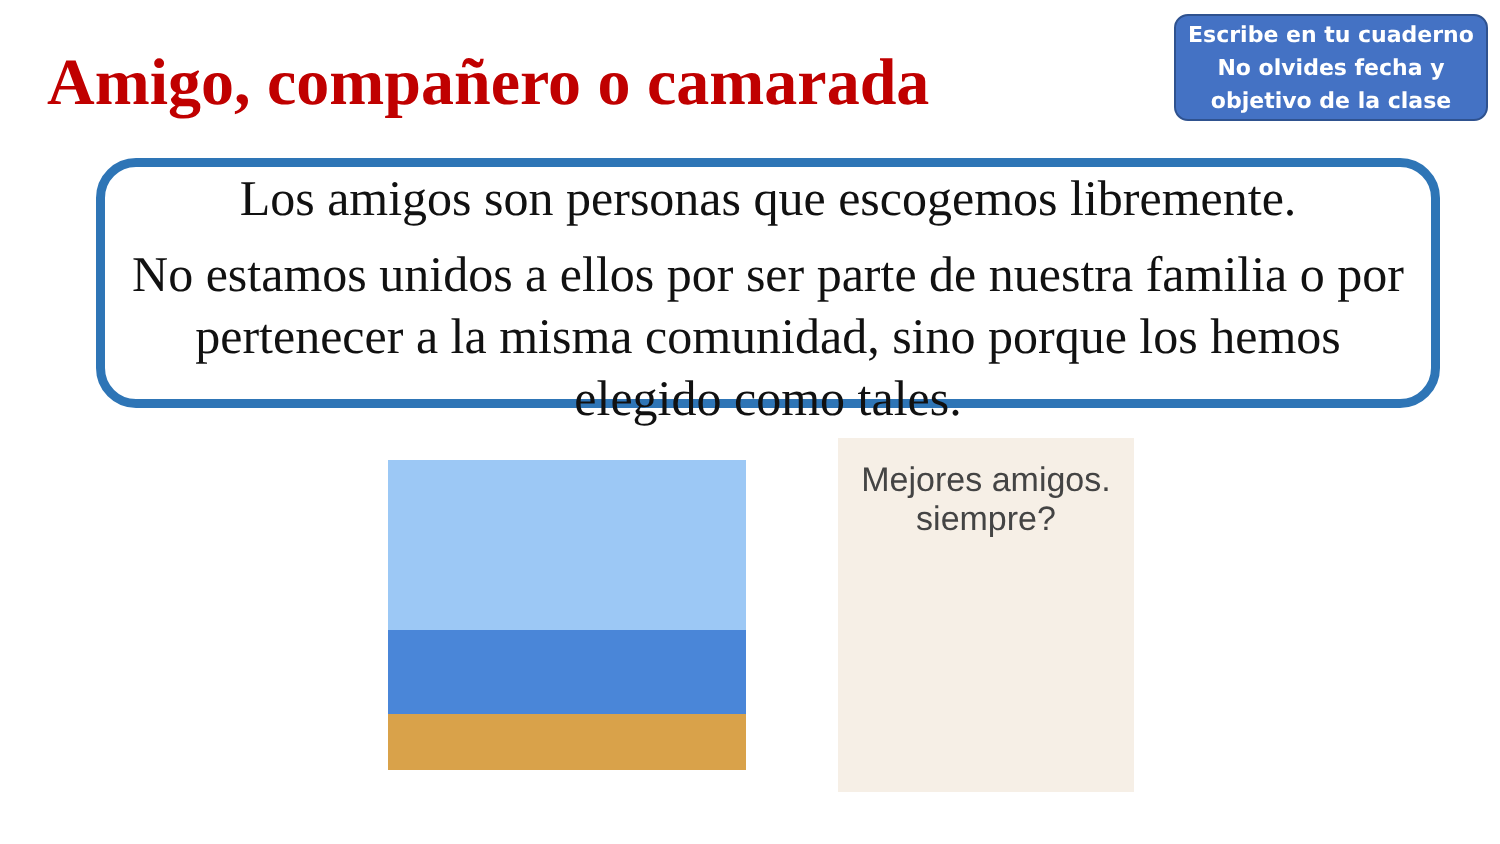Amigo, compañero o camarada
Escribe en tu cuaderno
No olvides fecha y
objetivo de la clase
Los amigos son personas que escogemos libremente.
No estamos unidos a ellos por ser parte de nuestra familia o por pertenecer a la misma comunidad, sino porque los hemos elegido como tales.
Mejores amigos.
siempre?